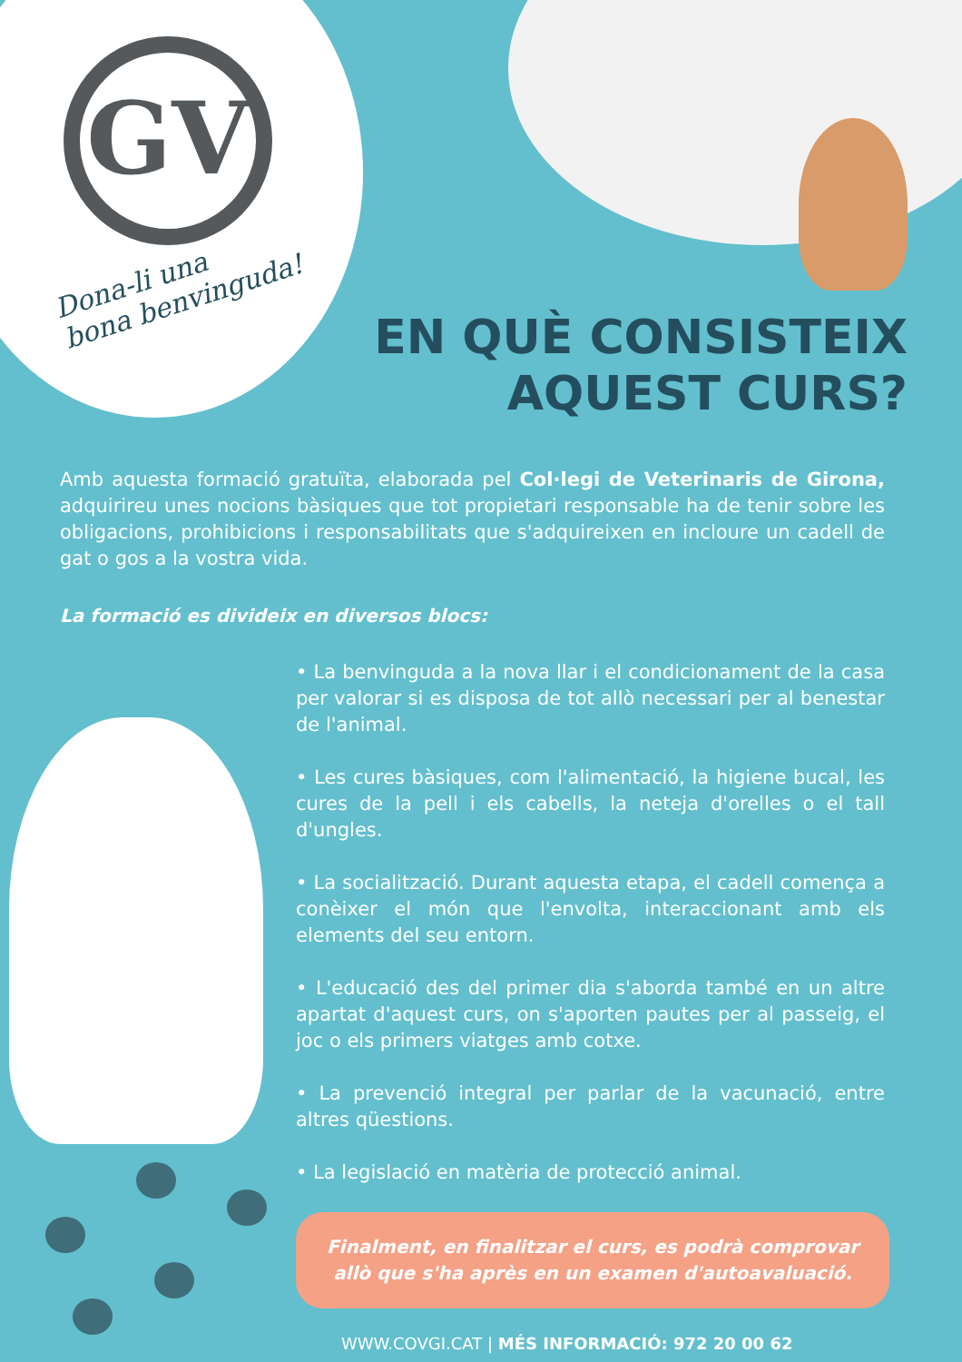GV
Dona-li una
bona benvinguda!
EN QUÈ CONSISTEIX
AQUEST CURS?
Amb aquesta formació gratuïta, elaborada pel Col·legi de Veterinaris de Girona, adquirireu unes nocions bàsiques que tot propietari responsable ha de tenir sobre les obligacions, prohibicions i responsabilitats que s'adquireixen en incloure un cadell de gat o gos a la vostra vida.
La formació es divideix en diversos blocs:
• La benvinguda a la nova llar i el condicionament de la casa per valorar si es disposa de tot allò necessari per al benestar de l'animal.
• Les cures bàsiques, com l'alimentació, la higiene bucal, les cures de la pell i els cabells, la neteja d'orelles o el tall d'ungles.
• La socialització. Durant aquesta etapa, el cadell comença a conèixer el món que l'envolta, interaccionant amb els elements del seu entorn.
• L'educació des del primer dia s'aborda també en un altre apartat d'aquest curs, on s'aporten pautes per al passeig, el joc o els primers viatges amb cotxe.
• La prevenció integral per parlar de la vacunació, entre altres qüestions.
• La legislació en matèria de protecció animal.
Finalment, en finalitzar el curs, es podrà comprovar allò que s'ha après en un examen d'autoavaluació.
WWW.COVGI.CAT | MÉS INFORMACIÓ: 972 20 00 62